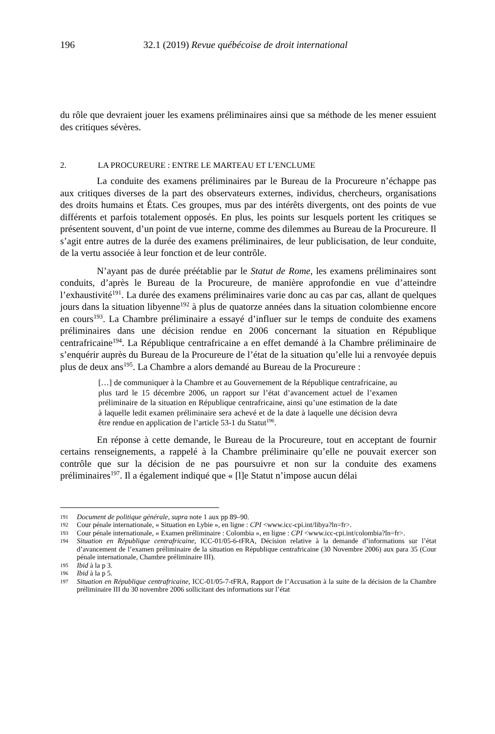196 32.1 (2019) Revue québécoise de droit international
du rôle que devraient jouer les examens préliminaires ainsi que sa méthode de les mener essuient des critiques sévères.
2. LA PROCUREURE : ENTRE LE MARTEAU ET L’ENCLUME
La conduite des examens préliminaires par le Bureau de la Procureure n’échappe pas aux critiques diverses de la part des observateurs externes, individus, chercheurs, organisations des droits humains et États. Ces groupes, mus par des intérêts divergents, ont des points de vue différents et parfois totalement opposés. En plus, les points sur lesquels portent les critiques se présentent souvent, d’un point de vue interne, comme des dilemmes au Bureau de la Procureure. Il s’agit entre autres de la durée des examens préliminaires, de leur publicisation, de leur conduite, de la vertu associée à leur fonction et de leur contrôle.
N’ayant pas de durée préétablie par le Statut de Rome, les examens préliminaires sont conduits, d’après le Bureau de la Procureure, de manière approfondie en vue d’atteindre l’exhaustivité<sup>191</sup>. La durée des examens préliminaires varie donc au cas par cas, allant de quelques jours dans la situation libyenne<sup>192</sup> à plus de quatorze années dans la situation colombienne encore en cours<sup>193</sup>. La Chambre préliminaire a essayé d’influer sur le temps de conduite des examens préliminaires dans une décision rendue en 2006 concernant la situation en République centrafricaine<sup>194</sup>. La République centrafricaine a en effet demandé à la Chambre préliminaire de s’enquérir auprès du Bureau de la Procureure de l’état de la situation qu’elle lui a renvoyée depuis plus de deux ans<sup>195</sup>. La Chambre a alors demandé au Bureau de la Procureure :
[…] de communiquer à la Chambre et au Gouvernement de la République centrafricaine, au plus tard le 15 décembre 2006, un rapport sur l’état d’avancement actuel de l’examen préliminaire de la situation en République centrafricaine, ainsi qu’une estimation de la date à laquelle ledit examen préliminaire sera achevé et de la date à laquelle une décision devra être rendue en application de l’article 53-1 du Statut<sup>196</sup>.
En réponse à cette demande, le Bureau de la Procureure, tout en acceptant de fournir certains renseignements, a rappelé à la Chambre préliminaire qu’elle ne pouvait exercer son contrôle que sur la décision de ne pas poursuivre et non sur la conduite des examens préliminaires<sup>197</sup>. Il a également indiqué que « [l]e Statut n’impose aucun délai
191 Document de politique générale, supra note 1 aux pp 89–90.
192 Cour pénale internationale, « Situation en Lybie », en ligne : CPI <www.icc-cpi.int/libya?ln=fr>.
193 Cour pénale internationale, « Examen préliminaire : Colombia », en ligne : CPI <www.icc-cpi.int/colombia?ln=fr>.
194 Situation en République centrafricaine, ICC-01/05-6-tFRA, Décision relative à la demande d’informations sur l’état d’avancement de l’examen préliminaire de la situation en République centrafricaine (30 Novembre 2006) aux para 35 (Cour pénale internationale, Chambre préliminaire III).
195 Ibid à la p 3.
196 Ibid à la p 5.
197 Situation en République centrafricaine, ICC-01/05-7-tFRA, Rapport de l’Accusation à la suite de la décision de la Chambre préliminaire III du 30 novembre 2006 sollicitant des informations sur l’état